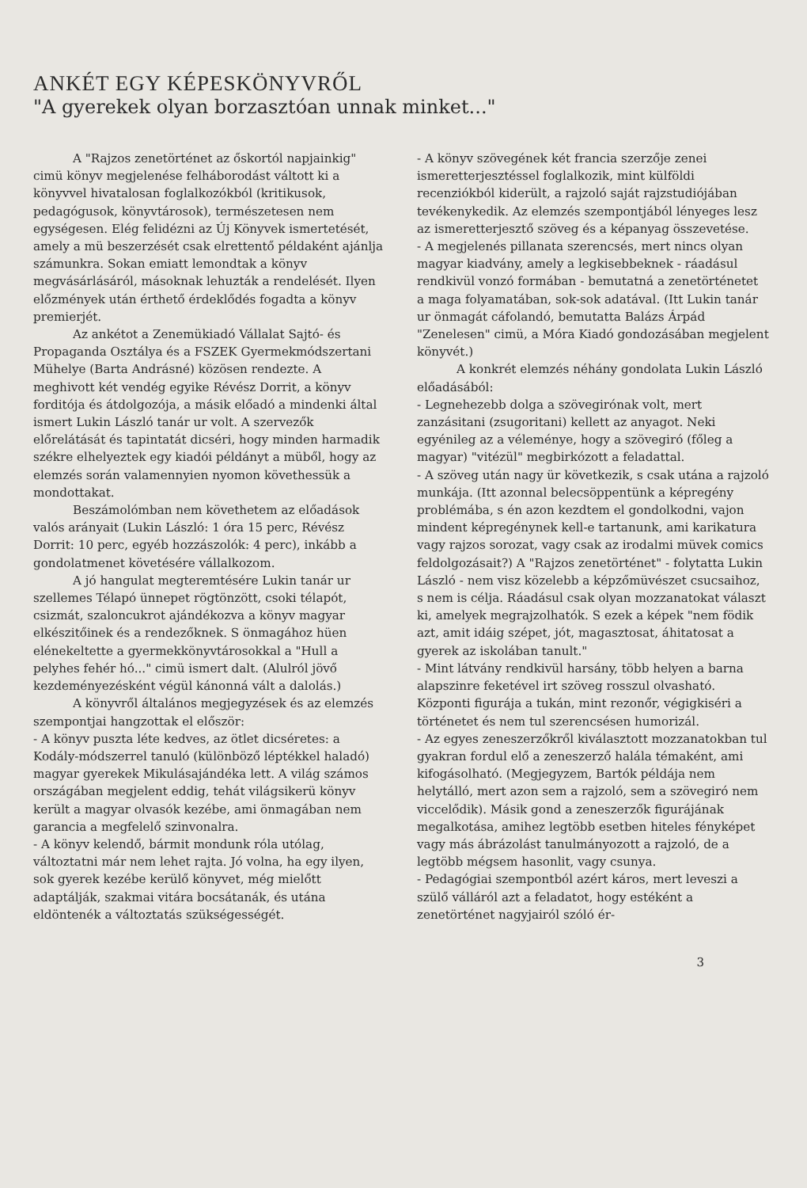ANKÉT EGY KÉPESKÖNYVRŐL
"A gyerekek olyan borzasztóan unnak minket..."
A "Rajzos zenetörténet az őskortól napjainkig" cimü könyv megjelenése felháborodást váltott ki a könyvvel hivatalosan foglalkozókból (kritikusok, pedagógusok, könyvtárosok), természetesen nem egységesen. Elég felidézni az Új Könyvek ismertetését, amely a mü beszerzését csak elrettentő példaként ajánlja számunkra. Sokan emiatt lemondtak a könyv megvásárlásáról, másoknak lehuzták a rendelését. Ilyen előzmények után érthető érdeklődés fogadta a könyv premierjét.
Az ankétot a Zenemükiadó Vállalat Sajtó- és Propaganda Osztálya és a FSZEK Gyermekmódszertani Mühelye (Barta Andrásné) közösen rendezte. A meghivott két vendég egyike Révész Dorrit, a könyv forditója és átdolgozója, a másik előadó a mindenki által ismert Lukin László tanár ur volt. A szervezők előrelátását és tapintatát dicséri, hogy minden harmadik székre elhelyeztek egy kiadói példányt a müből, hogy az elemzés során valamennyien nyomon követhessük a mondottakat.
Beszámolómban nem követhetem az előadások valós arányait (Lukin László: 1 óra 15 perc, Révész Dorrit: 10 perc, egyéb hozzászolók: 4 perc), inkább a gondolatmenet követésére vállalkozom.
A jó hangulat megteremtésére Lukin tanár ur szellemes Télapó ünnepet rögtönzött, csoki télapót, csizmát, szaloncukrot ajándékozva a könyv magyar elkészitőinek és a rendezőknek. S önmagához hüen elénekeltette a gyermekkönyvtárosokkal a "Hull a pelyhes fehér hó..." cimü ismert dalt. (Alulról jövő kezdeményezésként végül kánonná vált a dalolás.)
A könyvről általános megjegyzések és az elemzés szempontjai hangzottak el először:
- A könyv puszta léte kedves, az ötlet dicséretes: a Kodály-módszerrel tanuló (különböző léptékkel haladó) magyar gyerekek Mikulásajándéka lett. A világ számos országában megjelent eddig, tehát világsikerü könyv került a magyar olvasók kezébe, ami önmagában nem garancia a megfelelő szinvonalra.
- A könyv kelendő, bármit mondunk róla utólag, változtatni már nem lehet rajta. Jó volna, ha egy ilyen, sok gyerek kezébe kerülő könyvet, még mielőtt adaptálják, szakmai vitára bocsátanák, és utána eldöntenék a változtatás szükségességét.
- A könyv szövegének két francia szerzője zenei ismeretterjesztéssel foglalkozik, mint külföldi recenziókból kiderült, a rajzoló saját rajzstudiójában tevékenykedik. Az elemzés szempontjából lényeges lesz az ismeretterjesztő szöveg és a képanyag összevetése.
- A megjelenés pillanata szerencsés, mert nincs olyan magyar kiadvány, amely a legkisebbeknek - ráadásul rendkivül vonzó formában - bemutatná a zenetörténetet a maga folyamatában, sok-sok adatával. (Itt Lukin tanár ur önmagát cáfolandó, bemutatta Balázs Árpád "Zenelesen" cimü, a Móra Kiadó gondozásában megjelent könyvét.)
A konkrét elemzés néhány gondolata Lukin László előadásából:
- Legnehezebb dolga a szövegirónak volt, mert zanzásitani (zsugoritani) kellett az anyagot. Neki egyénileg az a véleménye, hogy a szövegiró (főleg a magyar) "vitézül" megbirkózott a feladattal.
- A szöveg után nagy ür következik, s csak utána a rajzoló munkája. (Itt azonnal belecsöppentünk a képregény problémába, s én azon kezdtem el gondolkodni, vajon mindent képregénynek kell-e tartanunk, ami karikatura vagy rajzos sorozat, vagy csak az irodalmi müvek comics feldolgozásait?) A "Rajzos zenetörténet" - folytatta Lukin László - nem visz közelebb a képzőmüvészet csucsaihoz, s nem is célja. Ráadásul csak olyan mozzanatokat választ ki, amelyek megrajzolhatók. S ezek a képek "nem födik azt, amit idáig szépet, jót, magasztosat, áhitatosat a gyerek az iskolában tanult."
- Mint látvány rendkivül harsány, több helyen a barna alapszinre feketével irt szöveg rosszul olvasható. Központi figurája a tukán, mint rezonőr, végigkiséri a történetet és nem tul szerencsésen humorizál.
- Az egyes zeneszerzőkről kiválasztott mozzanatokban tul gyakran fordul elő a zeneszerző halála témaként, ami kifogásolható. (Megjegyzem, Bartók példája nem helytálló, mert azon sem a rajzoló, sem a szövegiró nem viccelődik). Másik gond a zeneszerzők figurájának megalkotása, amihez legtöbb esetben hiteles fényképet vagy más ábrázolást tanulmányozott a rajzoló, de a legtöbb mégsem hasonlit, vagy csunya.
- Pedagógiai szempontból azért káros, mert leveszi a szülő válláról azt a feladatot, hogy estéként a zenetörténet nagyjairól szóló ér-
3